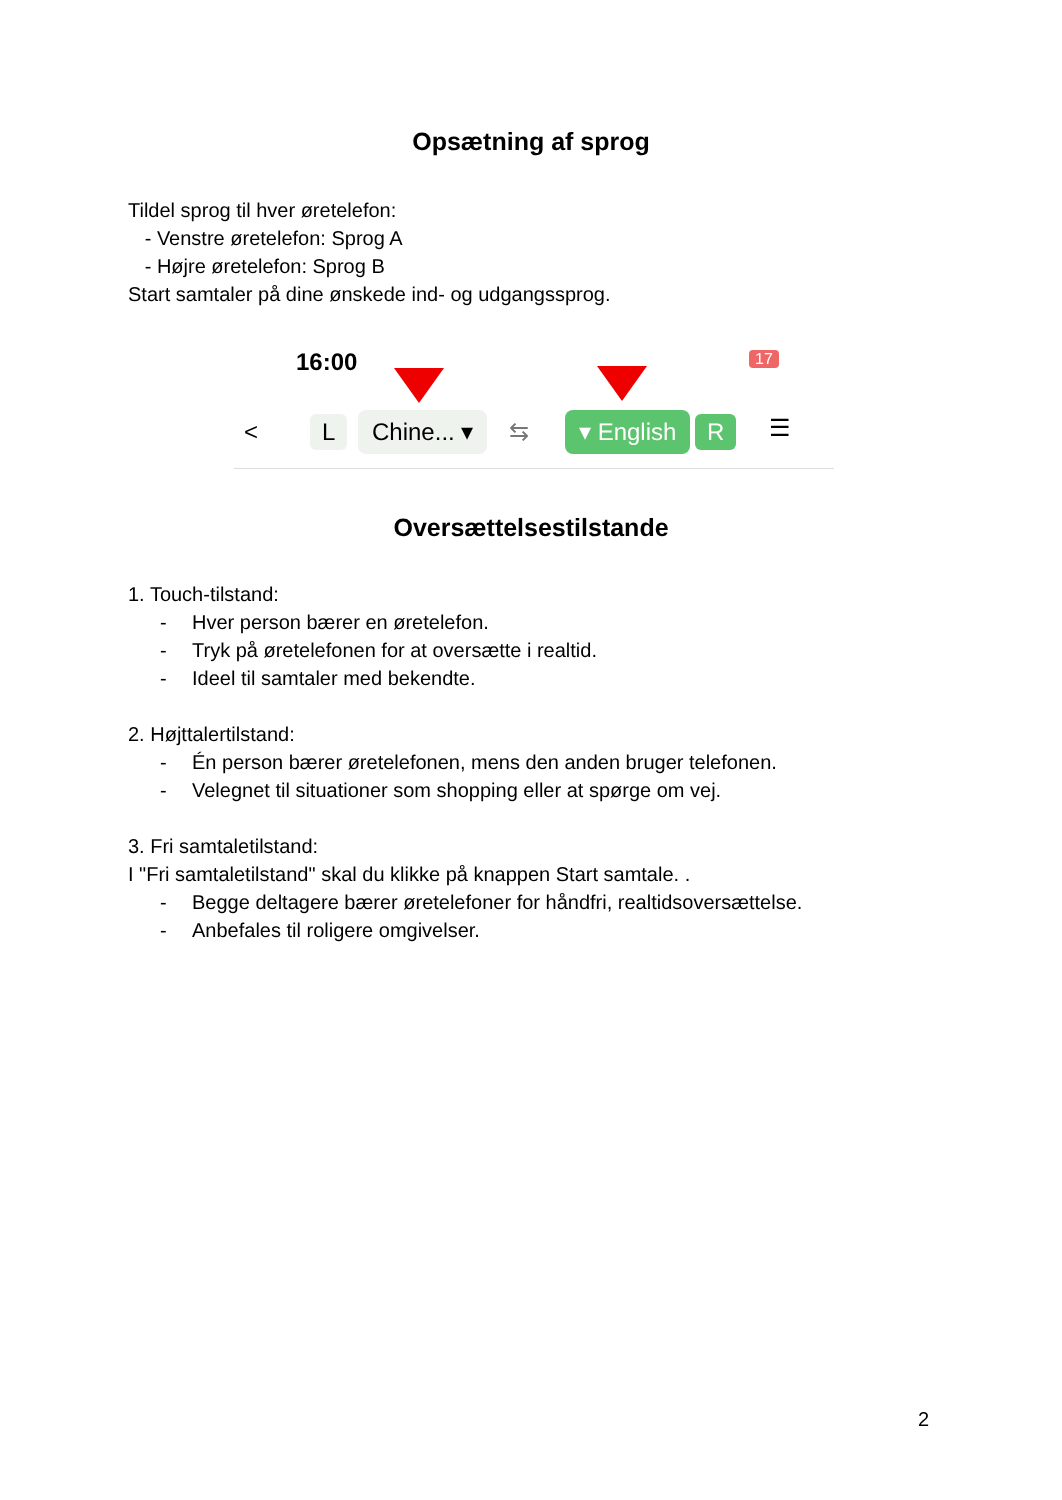Opsætning af sprog
Tildel sprog til hver øretelefon:
- Venstre øretelefon: Sprog A
- Højre øretelefon: Sprog B
Start samtaler på dine ønskede ind- og udgangssprog.
16:00 17
< L Chine... ▾ ⇆ ▾ English R ☰
Oversættelsestilstande
1. Touch-tilstand:
- Hver person bærer en øretelefon.
- Tryk på øretelefonen for at oversætte i realtid.
- Ideel til samtaler med bekendte.
2. Højttalertilstand:
- Én person bærer øretelefonen, mens den anden bruger telefonen.
- Velegnet til situationer som shopping eller at spørge om vej.
3. Fri samtaletilstand:
I "Fri samtaletilstand" skal du klikke på knappen Start samtale. .
- Begge deltagere bærer øretelefoner for håndfri, realtidsoversættelse.
- Anbefales til roligere omgivelser.
2